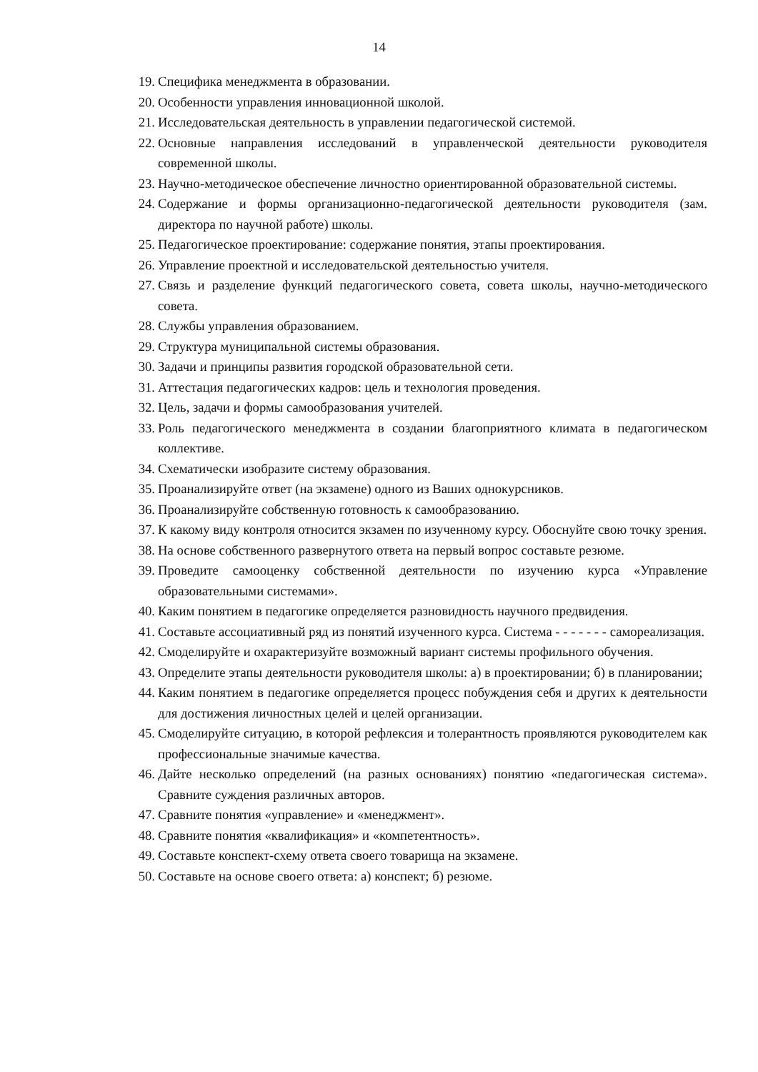14
19. Специфика менеджмента в образовании.
20. Особенности управления инновационной школой.
21. Исследовательская деятельность в управлении педагогической системой.
22. Основные направления исследований в управленческой деятельности руководителя современной школы.
23. Научно-методическое обеспечение личностно ориентированной образовательной системы.
24. Содержание и формы организационно-педагогической деятельности руководителя (зам. директора по научной работе) школы.
25. Педагогическое проектирование: содержание понятия, этапы проектирования.
26. Управление проектной и исследовательской деятельностью учителя.
27. Связь и разделение функций педагогического совета, совета школы, научно-методического совета.
28. Службы управления образованием.
29. Структура муниципальной системы образования.
30. Задачи и принципы развития городской образовательной сети.
31. Аттестация педагогических кадров: цель и технология проведения.
32. Цель, задачи и формы самообразования учителей.
33. Роль педагогического менеджмента в создании благоприятного климата в педагогическом коллективе.
34. Схематически изобразите систему образования.
35. Проанализируйте ответ (на экзамене) одного из Ваших однокурсников.
36. Проанализируйте собственную готовность к самообразованию.
37. К какому виду контроля относится экзамен по изученному курсу. Обоснуйте свою точку зрения.
38. На основе собственного развернутого ответа на первый вопрос составьте резюме.
39. Проведите самооценку собственной деятельности по изучению курса «Управление образовательными системами».
40. Каким понятием в педагогике определяется разновидность научного предвидения.
41. Составьте ассоциативный ряд из понятий изученного курса. Система - - - - - - - самореализация.
42. Смоделируйте и охарактеризуйте возможный вариант системы профильного обучения.
43. Определите этапы деятельности руководителя школы: а) в проектировании; б) в планировании;
44. Каким понятием в педагогике определяется процесс побуждения себя и других к деятельности для достижения личностных целей и целей организации.
45. Смоделируйте ситуацию, в которой рефлексия и толерантность проявляются руководителем как профессиональные значимые качества.
46. Дайте несколько определений (на разных основаниях) понятию «педагогическая система». Сравните суждения различных авторов.
47. Сравните понятия «управление» и «менеджмент».
48. Сравните понятия «квалификация» и «компетентность».
49. Составьте конспект-схему ответа своего товарища на экзамене.
50. Составьте на основе своего ответа: а) конспект; б) резюме.